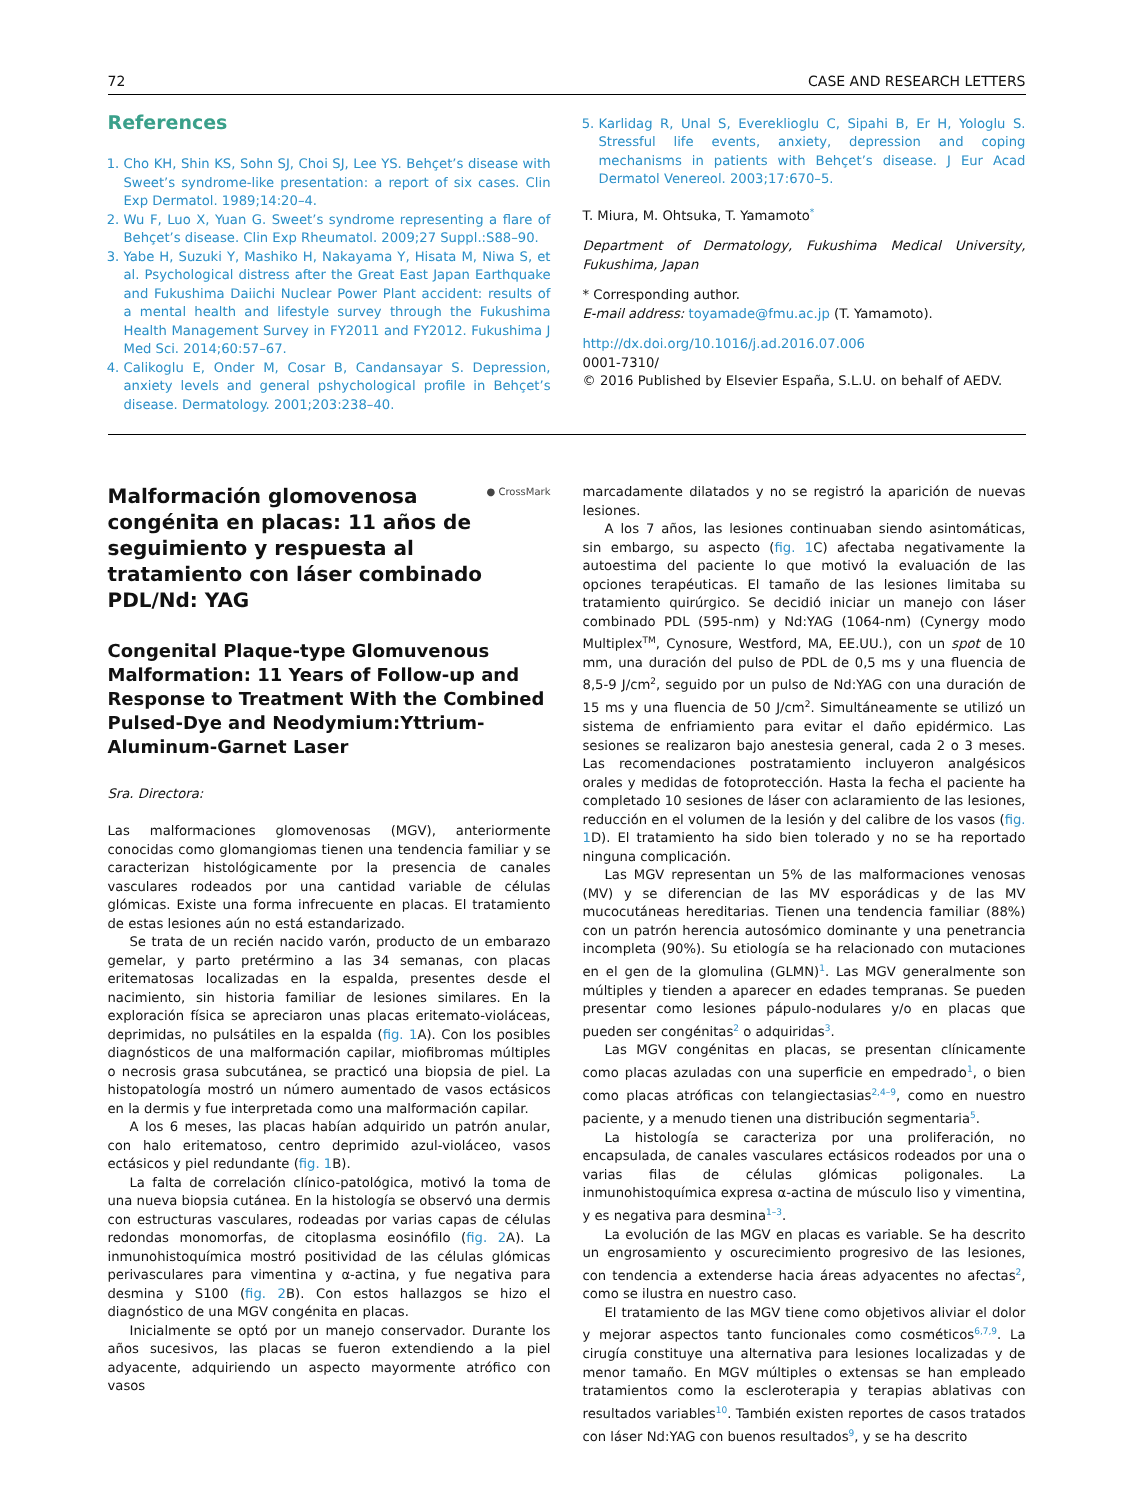72 CASE AND RESEARCH LETTERS
References
1. Cho KH, Shin KS, Sohn SJ, Choi SJ, Lee YS. Behçet’s disease with Sweet’s syndrome-like presentation: a report of six cases. Clin Exp Dermatol. 1989;14:20–4.
2. Wu F, Luo X, Yuan G. Sweet’s syndrome representing a flare of Behçet’s disease. Clin Exp Rheumatol. 2009;27 Suppl.:S88–90.
3. Yabe H, Suzuki Y, Mashiko H, Nakayama Y, Hisata M, Niwa S, et al. Psychological distress after the Great East Japan Earthquake and Fukushima Daiichi Nuclear Power Plant accident: results of a mental health and lifestyle survey through the Fukushima Health Management Survey in FY2011 and FY2012. Fukushima J Med Sci. 2014;60:57–67.
4. Calikoglu E, Onder M, Cosar B, Candansayar S. Depression, anxiety levels and general pshychological profile in Behçet’s disease. Dermatology. 2001;203:238–40.
5. Karlidag R, Unal S, Evereklioglu C, Sipahi B, Er H, Yologlu S. Stressful life events, anxiety, depression and coping mechanisms in patients with Behçet’s disease. J Eur Acad Dermatol Venereol. 2003;17:670–5.
T. Miura, M. Ohtsuka, T. Yamamoto<sup>*</sup>
Department of Dermatology, Fukushima Medical University, Fukushima, Japan
* Corresponding author.
E-mail address: toyamade@fmu.ac.jp (T. Yamamoto).
http://dx.doi.org/10.1016/j.ad.2016.07.006
0001-7310/
© 2016 Published by Elsevier España, S.L.U. on behalf of AEDV.
Malformación glomovenosa congénita en placas: 11 años de seguimiento y respuesta al tratamiento con láser combinado PDL/Nd: YAG
● CrossMark
Congenital Plaque-type Glomuvenous Malformation: 11 Years of Follow-up and Response to Treatment With the Combined Pulsed-Dye and Neodymium:Yttrium-Aluminum-Garnet Laser
Sra. Directora:
Las malformaciones glomovenosas (MGV), anteriormente conocidas como glomangiomas tienen una tendencia familiar y se caracterizan histológicamente por la presencia de canales vasculares rodeados por una cantidad variable de células glómicas. Existe una forma infrecuente en placas. El tratamiento de estas lesiones aún no está estandarizado.
Se trata de un recién nacido varón, producto de un embarazo gemelar, y parto pretérmino a las 34 semanas, con placas eritematosas localizadas en la espalda, presentes desde el nacimiento, sin historia familiar de lesiones similares. En la exploración física se apreciaron unas placas eritemato-violáceas, deprimidas, no pulsátiles en la espalda (fig. 1 A). Con los posibles diagnósticos de una malformación capilar, miofibromas múltiples o necrosis grasa subcutánea, se practicó una biopsia de piel. La histopatología mostró un número aumentado de vasos ectásicos en la dermis y fue interpretada como una malformación capilar.
A los 6 meses, las placas habían adquirido un patrón anular, con halo eritematoso, centro deprimido azul-violáceo, vasos ectásicos y piel redundante (fig. 1 B).
La falta de correlación clínico-patológica, motivó la toma de una nueva biopsia cutánea. En la histología se observó una dermis con estructuras vasculares, rodeadas por varias capas de células redondas monomorfas, de citoplasma eosinófilo (fig. 2 A). La inmunohistoquímica mostró positividad de las células glómicas perivasculares para vimentina y α-actina, y fue negativa para desmina y S100 (fig. 2 B). Con estos hallazgos se hizo el diagnóstico de una MGV congénita en placas.
Inicialmente se optó por un manejo conservador. Durante los años sucesivos, las placas se fueron extendiendo a la piel adyacente, adquiriendo un aspecto mayormente atrófico con vasos
marcadamente dilatados y no se registró la aparición de nuevas lesiones.
A los 7 años, las lesiones continuaban siendo asintomáticas, sin embargo, su aspecto (fig. 1 C) afectaba negativamente la autoestima del paciente lo que motivó la evaluación de las opciones terapéuticas. El tamaño de las lesiones limitaba su tratamiento quirúrgico. Se decidió iniciar un manejo con láser combinado PDL (595-nm) y Nd:YAG (1064-nm) (Cynergy modo Multiplex<sup>TM</sup>, Cynosure, Westford, MA, EE.UU.), con un spot de 10 mm, una duración del pulso de PDL de 0,5 ms y una fluencia de 8,5-9 J/cm<sup>2</sup>, seguido por un pulso de Nd:YAG con una duración de 15 ms y una fluencia de 50 J/cm<sup>2</sup>. Simultáneamente se utilizó un sistema de enfriamiento para evitar el daño epidérmico. Las sesiones se realizaron bajo anestesia general, cada 2 o 3 meses. Las recomendaciones postratamiento incluyeron analgésicos orales y medidas de fotoprotección. Hasta la fecha el paciente ha completado 10 sesiones de láser con aclaramiento de las lesiones, reducción en el volumen de la lesión y del calibre de los vasos (fig. 1 D). El tratamiento ha sido bien tolerado y no se ha reportado ninguna complicación.
Las MGV representan un 5% de las malformaciones venosas (MV) y se diferencian de las MV esporádicas y de las MV mucocutáneas hereditarias. Tienen una tendencia familiar (88%) con un patrón herencia autosómico dominante y una penetrancia incompleta (90%). Su etiología se ha relacionado con mutaciones en el gen de la glomulina (GLMN)<sup>1</sup>. Las MGV generalmente son múltiples y tienden a aparecer en edades tempranas. Se pueden presentar como lesiones pápulo-nodulares y/o en placas que pueden ser congénitas<sup>2</sup> o adquiridas<sup>3</sup>.
Las MGV congénitas en placas, se presentan clínicamente como placas azuladas con una superficie en empedrado<sup>1</sup>, o bien como placas atróficas con telangiectasias<sup>2,4–9</sup>, como en nuestro paciente, y a menudo tienen una distribución segmentaria<sup>5</sup>.
La histología se caracteriza por una proliferación, no encapsulada, de canales vasculares ectásicos rodeados por una o varias filas de células glómicas poligonales. La inmunohistoquímica expresa α-actina de músculo liso y vimentina, y es negativa para desmina<sup>1–3</sup>.
La evolución de las MGV en placas es variable. Se ha descrito un engrosamiento y oscurecimiento progresivo de las lesiones, con tendencia a extenderse hacia áreas adyacentes no afectas<sup>2</sup>, como se ilustra en nuestro caso.
El tratamiento de las MGV tiene como objetivos aliviar el dolor y mejorar aspectos tanto funcionales como cosméticos<sup>6,7,9</sup>. La cirugía constituye una alternativa para lesiones localizadas y de menor tamaño. En MGV múltiples o extensas se han empleado tratamientos como la escleroterapia y terapias ablativas con resultados variables<sup>10</sup>. También existen reportes de casos tratados con láser Nd:YAG con buenos resultados<sup>9</sup>, y se ha descrito